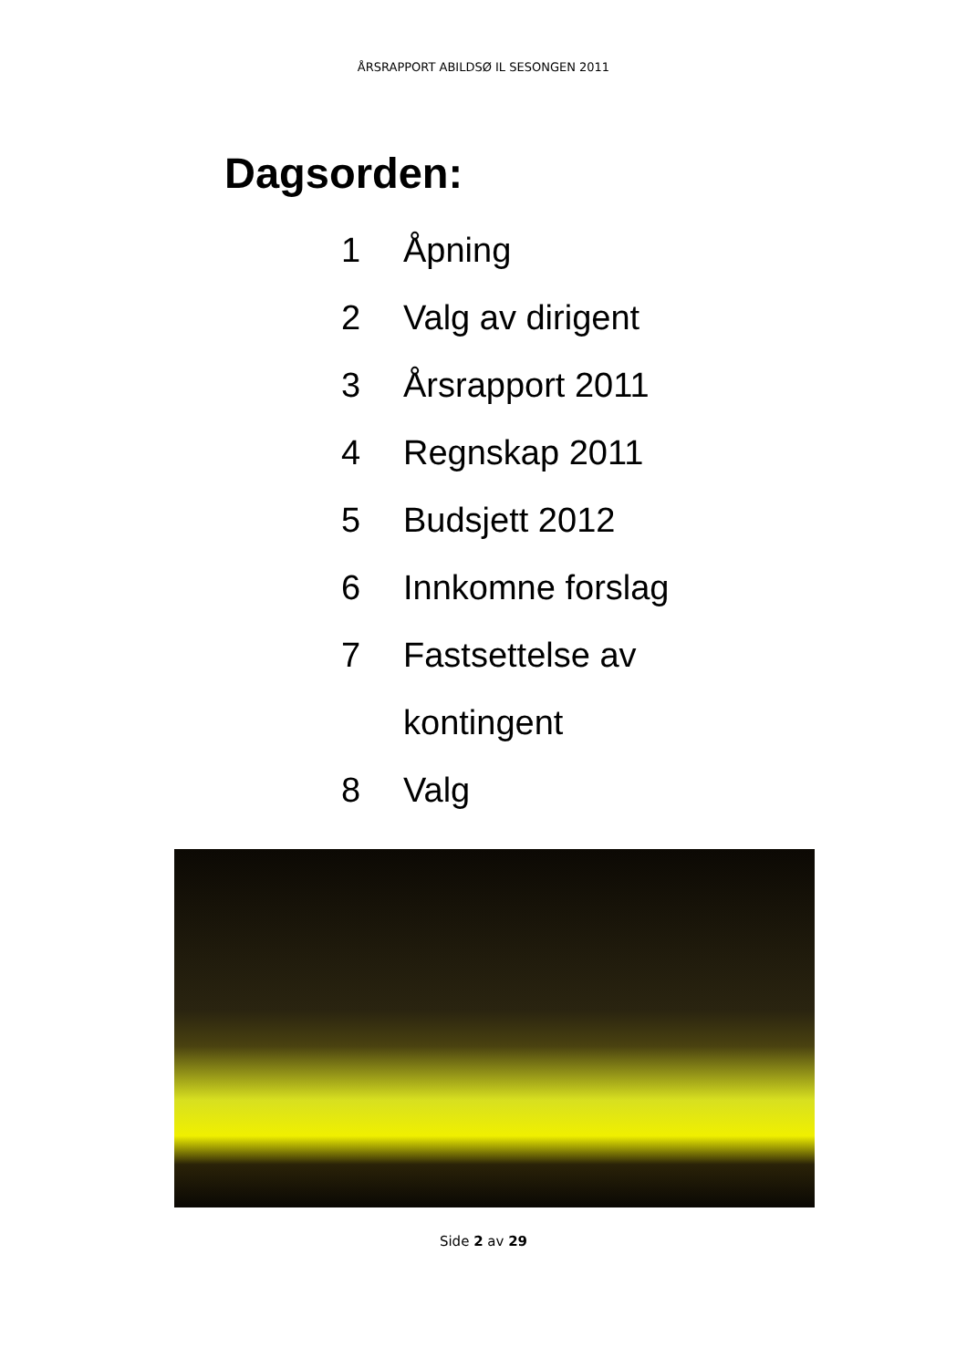ÅRSRAPPORT ABILDSØ IL SESONGEN 2011
Dagsorden:
1 Åpning
2 Valg av dirigent
3 Årsrapport 2011
4 Regnskap 2011
5 Budsjett 2012
6 Innkomne forslag
7 Fastsettelse av
kontingent
8 Valg
Side 2 av 29